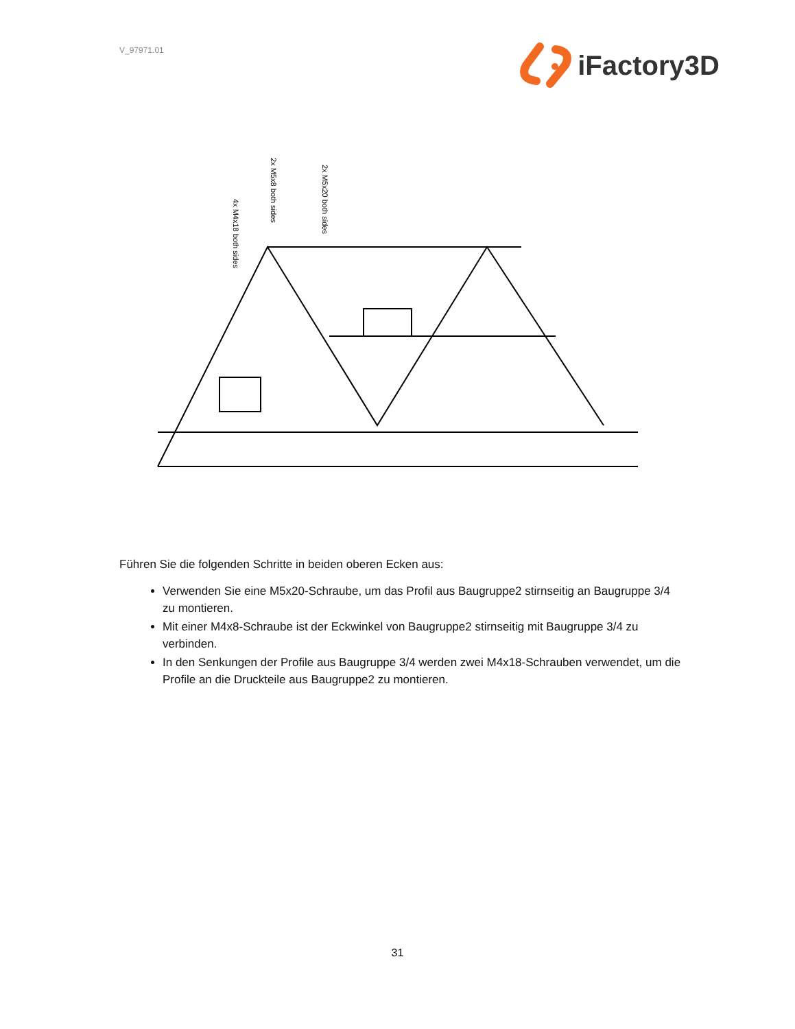V_97971.01
iFactory3D
4x M4x18 both sides
2x M5x8 both sides
2x M5x20 both sides
Führen Sie die folgenden Schritte in beiden oberen Ecken aus:
Verwenden Sie eine M5x20-Schraube, um das Profil aus Baugruppe2 stirnseitig an Baugruppe 3/4 zu montieren.
Mit einer M4x8-Schraube ist der Eckwinkel von Baugruppe2 stirnseitig mit Baugruppe 3/4 zu verbinden.
In den Senkungen der Profile aus Baugruppe 3/4 werden zwei M4x18-Schrauben verwendet, um die Profile an die Druckteile aus Baugruppe2 zu montieren.
31